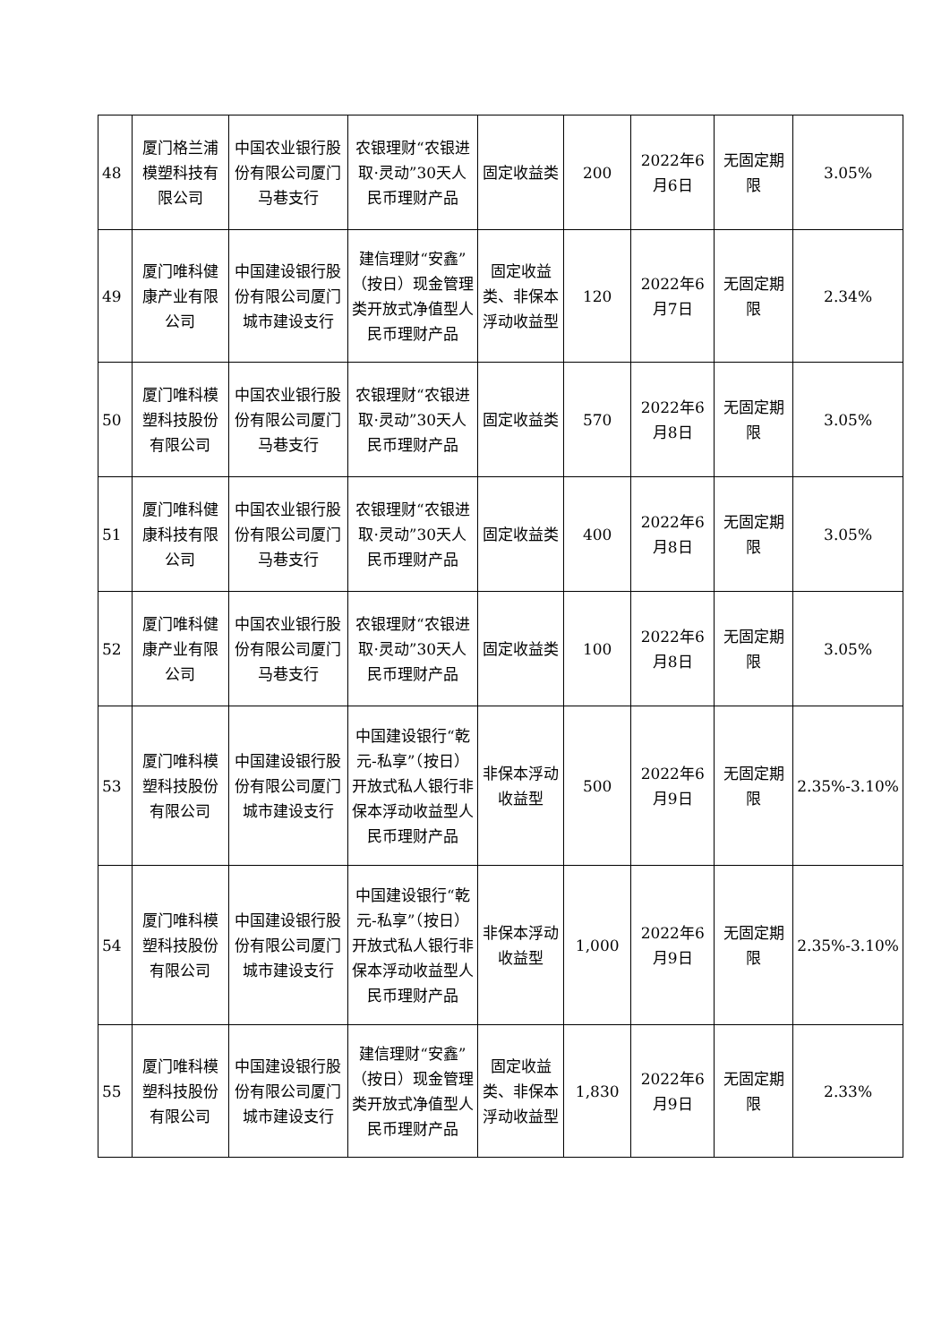| 48 | 厦门格兰浦模塑科技有限公司 | 中国农业银行股份有限公司厦门马巷支行 | 农银理财“农银进取·灵动”30天人民币理财产品 | 固定收益类 | 200 | 2022年6月6日 | 无固定期限 | 3.05% |
| 49 | 厦门唯科健康产业有限公司 | 中国建设银行股份有限公司厦门城市建设支行 | 建信理财“安鑫”（按日）现金管理类开放式净值型人民币理财产品 | 固定收益类、非保本浮动收益型 | 120 | 2022年6月7日 | 无固定期限 | 2.34% |
| 50 | 厦门唯科模塑科技股份有限公司 | 中国农业银行股份有限公司厦门马巷支行 | 农银理财“农银进取·灵动”30天人民币理财产品 | 固定收益类 | 570 | 2022年6月8日 | 无固定期限 | 3.05% |
| 51 | 厦门唯科健康科技有限公司 | 中国农业银行股份有限公司厦门马巷支行 | 农银理财“农银进取·灵动”30天人民币理财产品 | 固定收益类 | 400 | 2022年6月8日 | 无固定期限 | 3.05% |
| 52 | 厦门唯科健康产业有限公司 | 中国农业银行股份有限公司厦门马巷支行 | 农银理财“农银进取·灵动”30天人民币理财产品 | 固定收益类 | 100 | 2022年6月8日 | 无固定期限 | 3.05% |
| 53 | 厦门唯科模塑科技股份有限公司 | 中国建设银行股份有限公司厦门城市建设支行 | 中国建设银行“乾元-私享”（按日）开放式私人银行非保本浮动收益型人民币理财产品 | 非保本浮动收益型 | 500 | 2022年6月9日 | 无固定期限 | 2.35%-3.10% |
| 54 | 厦门唯科模塑科技股份有限公司 | 中国建设银行股份有限公司厦门城市建设支行 | 中国建设银行“乾元-私享”（按日）开放式私人银行非保本浮动收益型人民币理财产品 | 非保本浮动收益型 | 1,000 | 2022年6月9日 | 无固定期限 | 2.35%-3.10% |
| 55 | 厦门唯科模塑科技股份有限公司 | 中国建设银行股份有限公司厦门城市建设支行 | 建信理财“安鑫”（按日）现金管理类开放式净值型人民币理财产品 | 固定收益类、非保本浮动收益型 | 1,830 | 2022年6月9日 | 无固定期限 | 2.33% |